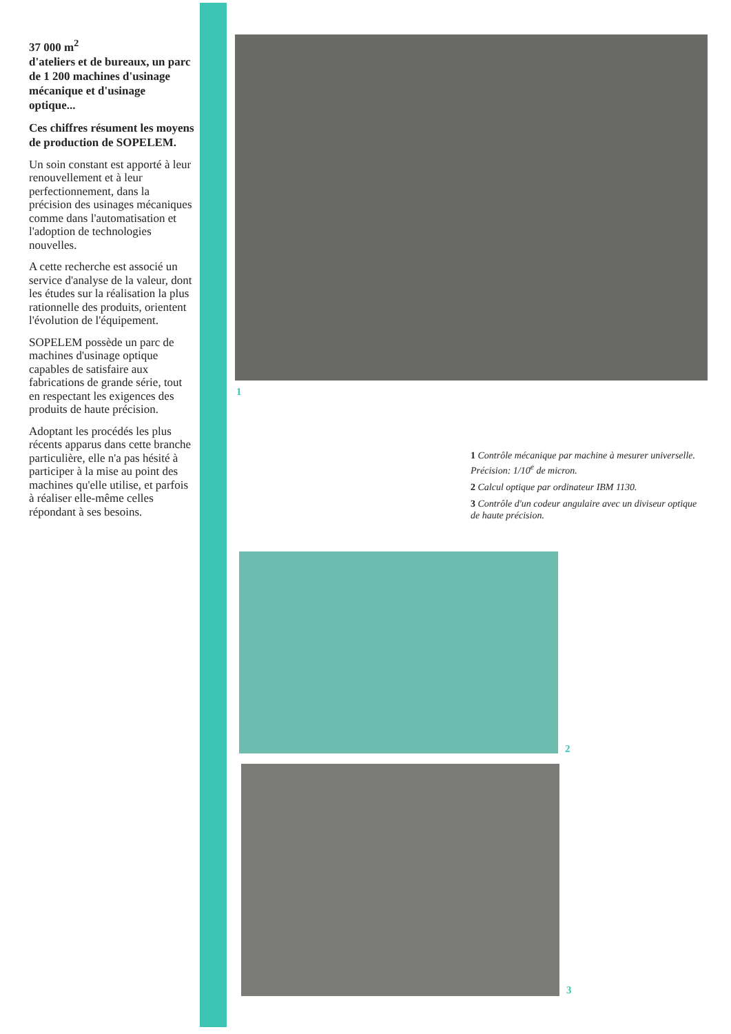37 000 m<sup>2</sup>
d'ateliers et de bureaux, un parc de 1 200 machines d'usinage mécanique et d'usinage optique...
Ces chiffres résument les moyens de production de SOPELEM.
Un soin constant est apporté à leur renouvellement et à leur perfectionnement, dans la précision des usinages mécaniques comme dans l'automatisation et l'adoption de technologies nouvelles.
A cette recherche est associé un service d'analyse de la valeur, dont les études sur la réalisation la plus rationnelle des produits, orientent l'évolution de l'équipement.
SOPELEM possède un parc de machines d'usinage optique capables de satisfaire aux fabrications de grande série, tout en respectant les exigences des produits de haute précision.
Adoptant les procédés les plus récents apparus dans cette branche particulière, elle n'a pas hésité à participer à la mise au point des machines qu'elle utilise, et parfois à réaliser elle-même celles répondant à ses besoins.
1
1 Contrôle mécanique par machine à mesurer universelle. Précision: 1/10<sup>e</sup> de micron.
2 Calcul optique par ordinateur IBM 1130.
3 Contrôle d'un codeur angulaire avec un diviseur optique de haute précision.
2
3